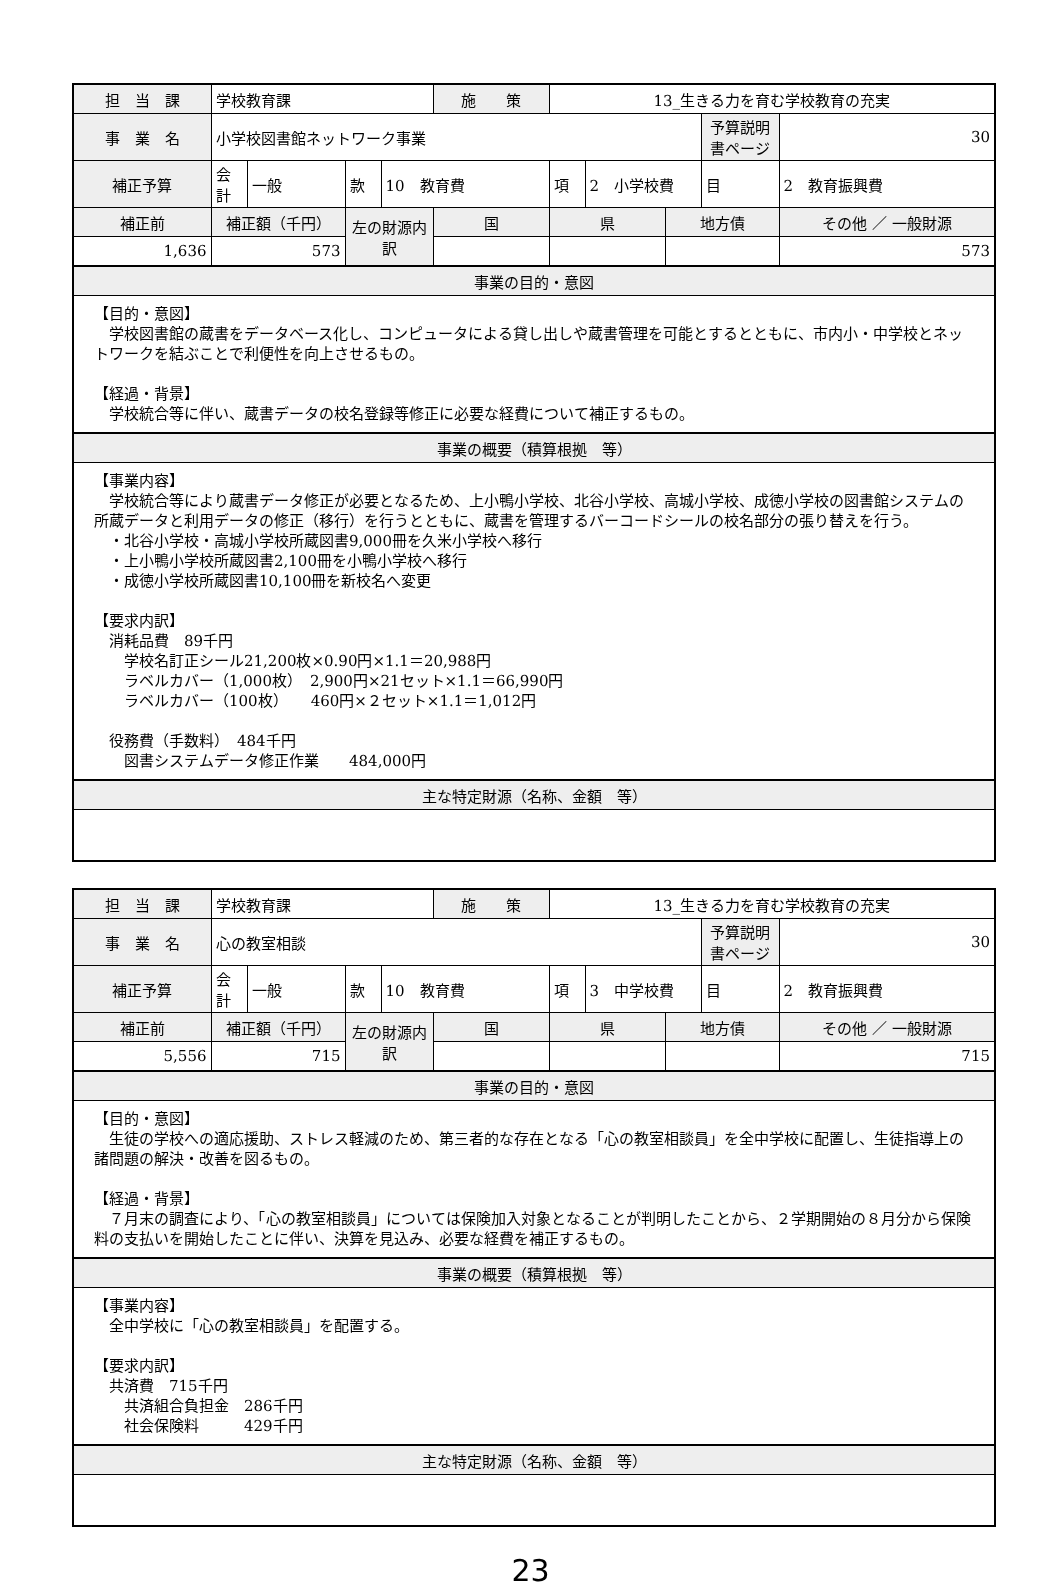| 担 当 課 | 学校教育課 | | | | 施 策 | 13_生きる力を育む学校教育の充実 | | | | |
| 事 業 名 | 小学校図書館ネットワーク事業 | | | | | | | | 予算説明書ページ | 30 |
| 補正予算 | 会計 | 一般 | 款 | 10 教育費 | | 項 | 2 小学校費 | | 目 | 2 教育振興費 |
| 補正前 | 補正額（千円） | | 左の財源内訳 | | 国 | 県 | | 地方債 | | その他 ／ 一般財源 |
| 1,636 | 573 | | | | | | | | | 573 |
| 事業の目的・意図 | | | | | | | | | | |
| 【目的・意図】 学校図書館の蔵書をデータベース化し、コンピュータによる貸し出しや蔵書管理を可能とするとともに、市内小・中学校とネットワークを結ぶことで利便性を向上させるもの。 【経過・背景】 学校統合等に伴い、蔵書データの校名登録等修正に必要な経費について補正するもの。 | | | | | | | | | | |
| 事業の概要（積算根拠 等） | | | | | | | | | | |
| 【事業内容】 学校統合等により蔵書データ修正が必要となるため、上小鴨小学校、北谷小学校、高城小学校、成徳小学校の図書館システムの所蔵データと利用データの修正（移行）を行うとともに、蔵書を管理するバーコードシールの校名部分の張り替えを行う。 ・北谷小学校・高城小学校所蔵図書9,000冊を久米小学校へ移行 ・上小鴨小学校所蔵図書2,100冊を小鴨小学校へ移行 ・成徳小学校所蔵図書10,100冊を新校名へ変更 【要求内訳】 消耗品費 89千円 学校名訂正シール21,200枚×0.90円×1.1＝20,988円 ラベルカバー（1,000枚） 2,900円×21セット×1.1＝66,990円 ラベルカバー（100枚） 460円×２セット×1.1＝1,012円 役務費（手数料） 484千円 図書システムデータ修正作業 484,000円 | | | | | | | | | | |
| 主な特定財源（名称、金額 等） | | | | | | | | | | |
| 担 当 課 | 学校教育課 | | | | 施 策 | 13_生きる力を育む学校教育の充実 | | | | |
| 事 業 名 | 心の教室相談 | | | | | | | | 予算説明書ページ | 30 |
| 補正予算 | 会計 | 一般 | 款 | 10 教育費 | | 項 | 3 中学校費 | | 目 | 2 教育振興費 |
| 補正前 | 補正額（千円） | | 左の財源内訳 | | 国 | 県 | | 地方債 | | その他 ／ 一般財源 |
| 5,556 | 715 | | | | | | | | | 715 |
| 事業の目的・意図 | | | | | | | | | | |
| 【目的・意図】 生徒の学校への適応援助、ストレス軽減のため、第三者的な存在となる「心の教室相談員」を全中学校に配置し、生徒指導上の諸問題の解決・改善を図るもの。 【経過・背景】 ７月末の調査により、「心の教室相談員」については保険加入対象となることが判明したことから、２学期開始の８月分から保険料の支払いを開始したことに伴い、決算を見込み、必要な経費を補正するもの。 | | | | | | | | | | |
| 事業の概要（積算根拠 等） | | | | | | | | | | |
| 【事業内容】 全中学校に「心の教室相談員」を配置する。 【要求内訳】 共済費 715千円 共済組合負担金 286千円 社会保険料 429千円 | | | | | | | | | | |
| 主な特定財源（名称、金額 等） | | | | | | | | | | |
23